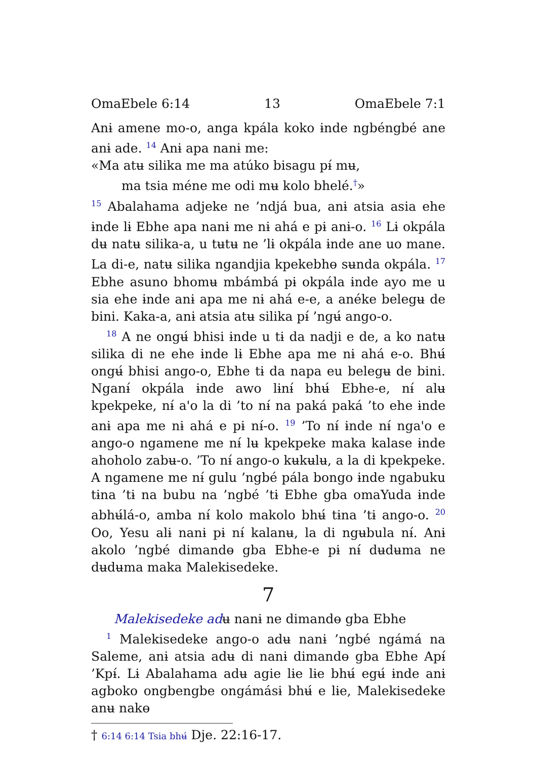OmaEbele 6:14 13 OmaEbele 7:1
Anɨ amene mo-o, anga kpála koko ɨnde ngbéngbé ane anɨ ade. <sup>14</sup> Anɨ apa nanɨ me:
«Ma atʉ silika me ma atúko bisagu pɨ́ mʉ,
ma tsia méne me odi mʉ kolo bhelé.<sup>†</sup>»
<sup>15</sup> Abalahama adjeke ne ’ndjá bua, anɨ atsia asia ehe ɨnde lɨ Ebhe apa nanɨ me nɨ ahá e pɨ anɨ-o. <sup>16</sup> Lɨ okpála dʉ natʉ silika-a, u tʉtʉ ne ’lɨ okpála ɨnde ane uo mane. La di-e, natʉ silika ngandjia kpekebhɵ sʉnda okpála. <sup>17</sup> Ebhe asuno bhomʉ mbámbá pɨ okpála ɨnde ayo me u sia ehe ɨnde anɨ apa me nɨ ahá e-e, a anéke belegʉ de bini. Kaka-a, anɨ atsia atʉ silika pɨ́ ’ngʉ́ ango-o.
<sup>18</sup> A ne ongʉ́ bhisi ɨnde u tɨ da nadji e de, a ko natʉ silika di ne ehe ɨnde lɨ Ebhe apa me nɨ ahá e-o. Bhʉ́ ongʉ́ bhisi ango-o, Ebhe tɨ da napa eu belegʉ de bini. Nganɨ́ okpála ɨnde awo lɨnɨ́ bhʉ́ Ebhe-e, nɨ́ alʉ kpekpeke, nɨ́ a'o la di ’to nɨ́ na paká paká ’to ehe ɨnde anɨ apa me nɨ ahá e pɨ nɨ́-o. <sup>19</sup> ’To nɨ́ ɨnde nɨ́ nga'o e ango-o ngamene me nɨ́ lʉ kpekpeke maka kalase ɨnde ahoholo zabʉ-o. ’To nɨ́ ango-o kʉkʉlʉ, a la di kpekpeke. A ngamene me nɨ́ gulu ’ngbé pála bongo ɨnde ngabuku tɨna ’tɨ na bubu na ’ngbé ’tɨ Ebhe gba omaYuda ɨnde abhʉ́lá-o, amba nɨ́ kolo makolo bhʉ́ tɨna ’tɨ ango-o. <sup>20</sup> Oo, Yesu alɨ nanɨ pɨ nɨ́ kalanʉ, la di ngʉbula nɨ́. Anɨ akolo ’ngbé dimandɵ gba Ebhe-e pɨ nɨ́ dʉdʉma ne dʉdʉma maka Malekisedeke.
7
Malekisedeke adʉ nanɨ ne dimandɵ gba Ebhe
<sup>1</sup> Malekisedeke ango-o adʉ nanɨ ’ngbé ngámá na Saleme, anɨ atsia adʉ di nanɨ dimandɵ gba Ebhe Apɨ́ ’Kpɨ́. Lɨ Abalahama adʉ agie lɨe lɨe bhʉ́ egʉ́ ɨnde anɨ agboko ongbengbe ongámásɨ bhʉ́ e lɨe, Malekisedeke anʉ nakɵ
† 6:14 6:14 Tsia bhʉ́ Dje. 22:16-17.